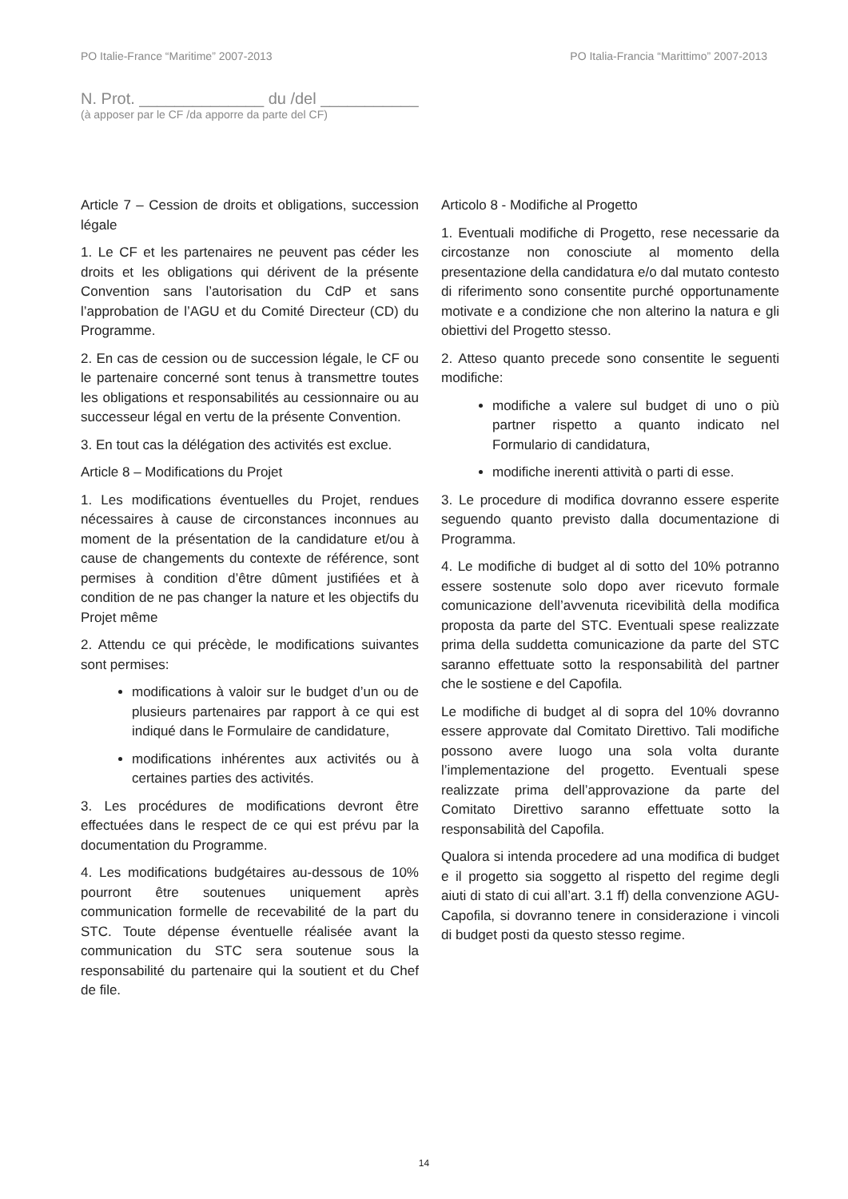PO Italie-France “Maritime” 2007-2013 PO Italia-Francia “Marittimo” 2007-2013
N. Prot. ______________ du /del ___________
(à apposer par le CF /da apporre da parte del CF)
Article 7 – Cession de droits et obligations, succession légale
1. Le CF et les partenaires ne peuvent pas céder les droits et les obligations qui dérivent de la présente Convention sans l’autorisation du CdP et sans l’approbation de l’AGU et du Comité Directeur (CD) du Programme.
2. En cas de cession ou de succession légale, le CF ou le partenaire concerné sont tenus à transmettre toutes les obligations et responsabilités au cessionnaire ou au successeur légal en vertu de la présente Convention.
3. En tout cas la délégation des activités est exclue.
Article 8 – Modifications du Projet
1. Les modifications éventuelles du Projet, rendues nécessaires à cause de circonstances inconnues au moment de la présentation de la candidature et/ou à cause de changements du contexte de référence, sont permises à condition d’être dûment justifiées et à condition de ne pas changer la nature et les objectifs du Projet même
2. Attendu ce qui précède, le modifications suivantes sont permises:
modifications à valoir sur le budget d’un ou de plusieurs partenaires par rapport à ce qui est indiqué dans le Formulaire de candidature,
modifications inhérentes aux activités ou à certaines parties des activités.
3. Les procédures de modifications devront être effectuées dans le respect de ce qui est prévu par la documentation du Programme.
4. Les modifications budgétaires au-dessous de 10% pourront être soutenues uniquement après communication formelle de recevabilité de la part du STC. Toute dépense éventuelle réalisée avant la communication du STC sera soutenue sous la responsabilité du partenaire qui la soutient et du Chef de file.
Articolo 8 - Modifiche al Progetto
1. Eventuali modifiche di Progetto, rese necessarie da circostanze non conosciute al momento della presentazione della candidatura e/o dal mutato contesto di riferimento sono consentite purché opportunamente motivate e a condizione che non alterino la natura e gli obiettivi del Progetto stesso.
2. Atteso quanto precede sono consentite le seguenti modifiche:
modifiche a valere sul budget di uno o più partner rispetto a quanto indicato nel Formulario di candidatura,
modifiche inerenti attività o parti di esse.
3. Le procedure di modifica dovranno essere esperite seguendo quanto previsto dalla documentazione di Programma.
4. Le modifiche di budget al di sotto del 10% potranno essere sostenute solo dopo aver ricevuto formale comunicazione dell’avvenuta ricevibilità della modifica proposta da parte del STC. Eventuali spese realizzate prima della suddetta comunicazione da parte del STC saranno effettuate sotto la responsabilità del partner che le sostiene e del Capofila.
Le modifiche di budget al di sopra del 10% dovranno essere approvate dal Comitato Direttivo. Tali modifiche possono avere luogo una sola volta durante l’implementazione del progetto. Eventuali spese realizzate prima dell’approvazione da parte del Comitato Direttivo saranno effettuate sotto la responsabilità del Capofila.
Qualora si intenda procedere ad una modifica di budget e il progetto sia soggetto al rispetto del regime degli aiuti di stato di cui all’art. 3.1 ff) della convenzione AGU-Capofila, si dovranno tenere in considerazione i vincoli di budget posti da questo stesso regime.
14